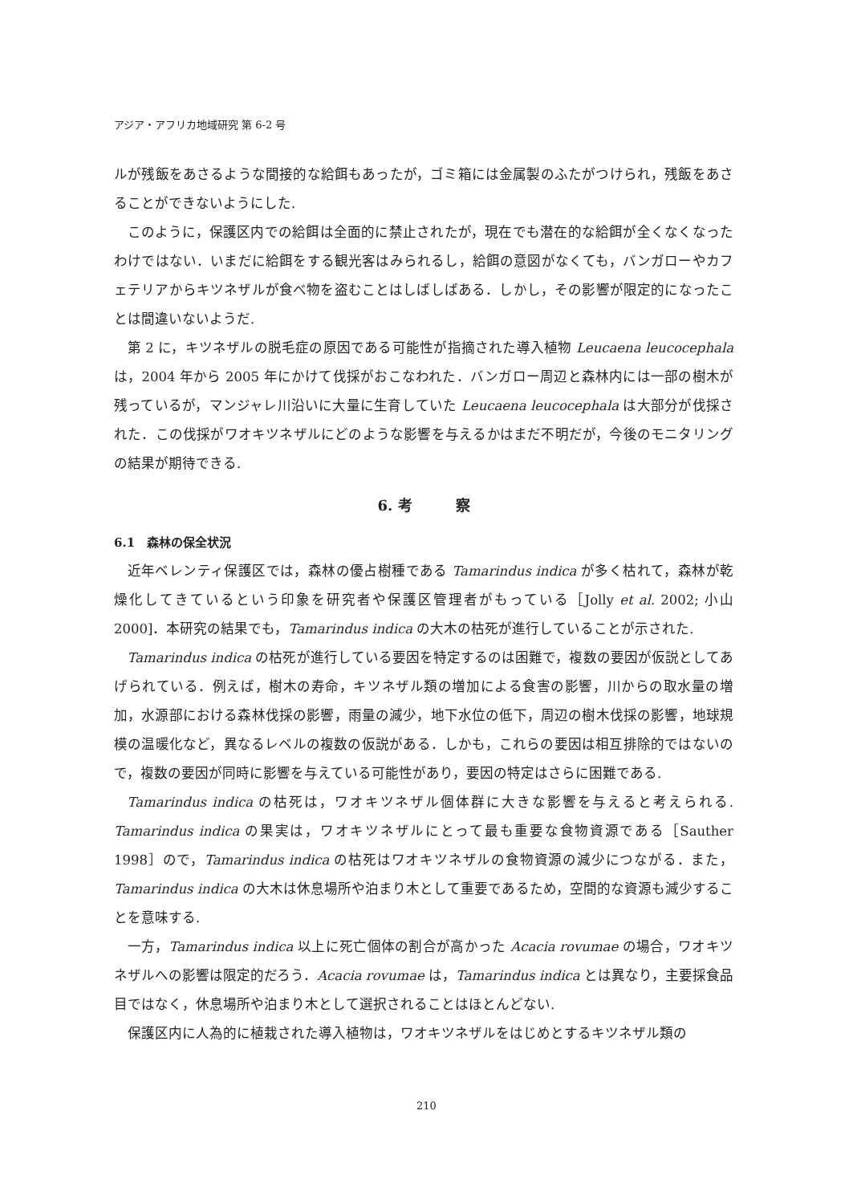アジア・アフリカ地域研究 第 6-2 号
ルが残飯をあさるような間接的な給餌もあったが，ゴミ箱には金属製のふたがつけられ，残飯をあさることができないようにした.
このように，保護区内での給餌は全面的に禁止されたが，現在でも潜在的な給餌が全くなくなったわけではない．いまだに給餌をする観光客はみられるし，給餌の意図がなくても，バンガローやカフェテリアからキツネザルが食べ物を盗むことはしばしばある．しかし，その影響が限定的になったことは間違いないようだ.
第 2 に，キツネザルの脱毛症の原因である可能性が指摘された導入植物 Leucaena leucocephala は，2004 年から 2005 年にかけて伐採がおこなわれた．バンガロー周辺と森林内には一部の樹木が残っているが，マンジャレ川沿いに大量に生育していた Leucaena leucocephala は大部分が伐採された．この伐採がワオキツネザルにどのような影響を与えるかはまだ不明だが，今後のモニタリングの結果が期待できる.
6. 考　　　察
6.1　森林の保全状況
近年ベレンティ保護区では，森林の優占樹種である Tamarindus indica が多く枯れて，森林が乾燥化してきているという印象を研究者や保護区管理者がもっている［Jolly et al. 2002; 小山 2000]．本研究の結果でも，Tamarindus indica の大木の枯死が進行していることが示された.
Tamarindus indica の枯死が進行している要因を特定するのは困難で，複数の要因が仮説としてあげられている．例えば，樹木の寿命，キツネザル類の増加による食害の影響，川からの取水量の増加，水源部における森林伐採の影響，雨量の減少，地下水位の低下，周辺の樹木伐採の影響，地球規模の温暖化など，異なるレベルの複数の仮説がある．しかも，これらの要因は相互排除的ではないので，複数の要因が同時に影響を与えている可能性があり，要因の特定はさらに困難である.
Tamarindus indica の枯死は，ワオキツネザル個体群に大きな影響を与えると考えられる. Tamarindus indica の果実は，ワオキツネザルにとって最も重要な食物資源である［Sauther 1998］ので，Tamarindus indica の枯死はワオキツネザルの食物資源の減少につながる．また，Tamarindus indica の大木は休息場所や泊まり木として重要であるため，空間的な資源も減少することを意味する.
一方，Tamarindus indica 以上に死亡個体の割合が高かった Acacia rovumae の場合，ワオキツネザルへの影響は限定的だろう．Acacia rovumae は，Tamarindus indica とは異なり，主要採食品目ではなく，休息場所や泊まり木として選択されることはほとんどない.
保護区内に人為的に植栽された導入植物は，ワオキツネザルをはじめとするキツネザル類の
210